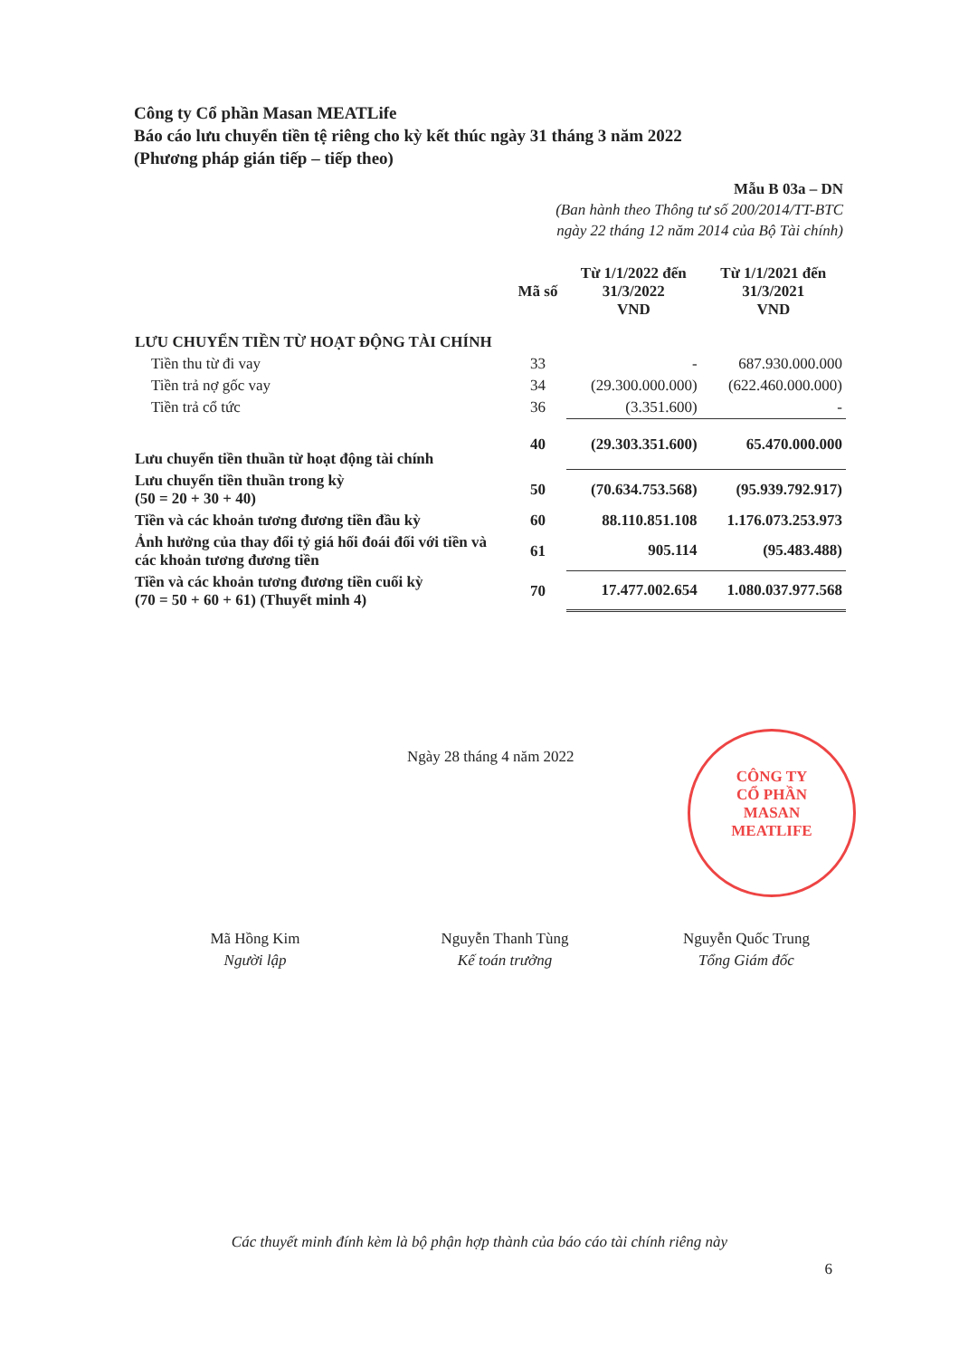Công ty Cổ phần Masan MEATLife
Báo cáo lưu chuyển tiền tệ riêng cho kỳ kết thúc ngày 31 tháng 3 năm 2022
(Phương pháp gián tiếp – tiếp theo)
Mẫu B 03a – DN
(Ban hành theo Thông tư số 200/2014/TT-BTC
ngày 22 tháng 12 năm 2014 của Bộ Tài chính)
| | Mã số | Từ 1/1/2022 đến 31/3/2022 VND | Từ 1/1/2021 đến 31/3/2021 VND |
| --- | --- | --- | --- |
| LƯU CHUYỂN TIỀN TỪ HOẠT ĐỘNG TÀI CHÍNH | | | |
| Tiền thu từ đi vay | 33 | - | 687.930.000.000 |
| Tiền trả nợ gốc vay | 34 | (29.300.000.000) | (622.460.000.000) |
| Tiền trả cổ tức | 36 | (3.351.600) | - |
| Lưu chuyển tiền thuần từ hoạt động tài chính | 40 | (29.303.351.600) | 65.470.000.000 |
| Lưu chuyển tiền thuần trong kỳ (50 = 20 + 30 + 40) | 50 | (70.634.753.568) | (95.939.792.917) |
| Tiền và các khoản tương đương tiền đầu kỳ | 60 | 88.110.851.108 | 1.176.073.253.973 |
| Ảnh hưởng của thay đổi tỷ giá hối đoái đối với tiền và các khoản tương đương tiền | 61 | 905.114 | (95.483.488) |
| Tiền và các khoản tương đương tiền cuối kỳ (70 = 50 + 60 + 61) (Thuyết minh 4) | 70 | 17.477.002.654 | 1.080.037.977.568 |
Ngày 28 tháng 4 năm 2022
CÔNG TY
CỔ PHẦN
MASAN
MEATLIFE
Mã Hồng Kim
Người lập
Nguyễn Thanh Tùng
Kế toán trưởng
Nguyễn Quốc Trung
Tổng Giám đốc
Các thuyết minh đính kèm là bộ phận hợp thành của báo cáo tài chính riêng này
6